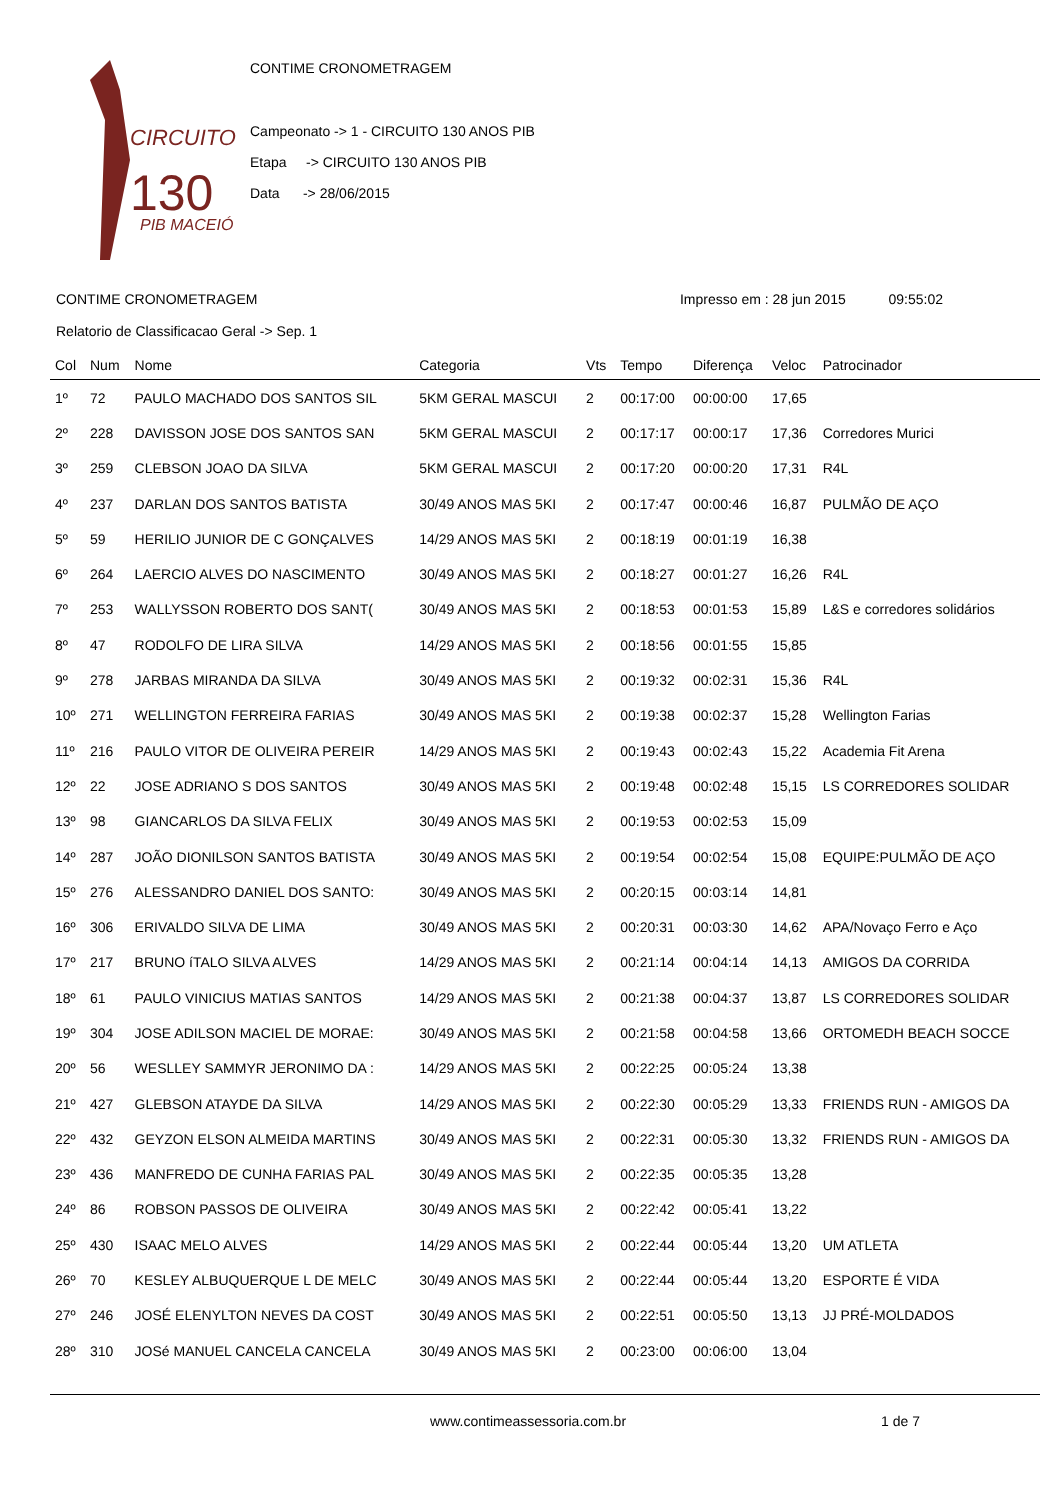CIRCUITO
130
PIB MACEIÓ
CONTIME CRONOMETRAGEM
Campeonato -> 1 - CIRCUITO 130 ANOS PIB
Etapa -> CIRCUITO 130 ANOS PIB
Data -> 28/06/2015
CONTIME CRONOMETRAGEM Impresso em : 28 jun 2015 09:55:02
Relatorio de Classificacao Geral -> Sep. 1
| Col | Num | Nome | Categoria | Vts | Tempo | Diferença | Veloc | Patrocinador |
| --- | --- | --- | --- | --- | --- | --- | --- | --- |
| 1º | 72 | PAULO MACHADO DOS SANTOS SIL | 5KM GERAL MASCUI | 2 | 00:17:00 | 00:00:00 | 17,65 | |
| 2º | 228 | DAVISSON JOSE DOS SANTOS SAN | 5KM GERAL MASCUI | 2 | 00:17:17 | 00:00:17 | 17,36 | Corredores Murici |
| 3º | 259 | CLEBSON JOAO DA SILVA | 5KM GERAL MASCUI | 2 | 00:17:20 | 00:00:20 | 17,31 | R4L |
| 4º | 237 | DARLAN DOS SANTOS BATISTA | 30/49 ANOS MAS 5KI | 2 | 00:17:47 | 00:00:46 | 16,87 | PULMÃO DE AÇO |
| 5º | 59 | HERILIO JUNIOR DE C GONÇALVES | 14/29 ANOS MAS 5KI | 2 | 00:18:19 | 00:01:19 | 16,38 | |
| 6º | 264 | LAERCIO ALVES DO NASCIMENTO | 30/49 ANOS MAS 5KI | 2 | 00:18:27 | 00:01:27 | 16,26 | R4L |
| 7º | 253 | WALLYSSON ROBERTO DOS SANT( | 30/49 ANOS MAS 5KI | 2 | 00:18:53 | 00:01:53 | 15,89 | L&S e corredores solidários |
| 8º | 47 | RODOLFO DE LIRA SILVA | 14/29 ANOS MAS 5KI | 2 | 00:18:56 | 00:01:55 | 15,85 | |
| 9º | 278 | JARBAS MIRANDA DA SILVA | 30/49 ANOS MAS 5KI | 2 | 00:19:32 | 00:02:31 | 15,36 | R4L |
| 10º | 271 | WELLINGTON FERREIRA FARIAS | 30/49 ANOS MAS 5KI | 2 | 00:19:38 | 00:02:37 | 15,28 | Wellington Farias |
| 11º | 216 | PAULO VITOR DE OLIVEIRA PEREIR | 14/29 ANOS MAS 5KI | 2 | 00:19:43 | 00:02:43 | 15,22 | Academia Fit Arena |
| 12º | 22 | JOSE ADRIANO S DOS SANTOS | 30/49 ANOS MAS 5KI | 2 | 00:19:48 | 00:02:48 | 15,15 | LS CORREDORES SOLIDAR |
| 13º | 98 | GIANCARLOS DA SILVA FELIX | 30/49 ANOS MAS 5KI | 2 | 00:19:53 | 00:02:53 | 15,09 | |
| 14º | 287 | JOÃO DIONILSON SANTOS BATISTA | 30/49 ANOS MAS 5KI | 2 | 00:19:54 | 00:02:54 | 15,08 | EQUIPE:PULMÃO DE AÇO |
| 15º | 276 | ALESSANDRO DANIEL DOS SANTO: | 30/49 ANOS MAS 5KI | 2 | 00:20:15 | 00:03:14 | 14,81 | |
| 16º | 306 | ERIVALDO SILVA DE LIMA | 30/49 ANOS MAS 5KI | 2 | 00:20:31 | 00:03:30 | 14,62 | APA/Novaço Ferro e Aço |
| 17º | 217 | BRUNO íTALO SILVA ALVES | 14/29 ANOS MAS 5KI | 2 | 00:21:14 | 00:04:14 | 14,13 | AMIGOS DA CORRIDA |
| 18º | 61 | PAULO VINICIUS MATIAS SANTOS | 14/29 ANOS MAS 5KI | 2 | 00:21:38 | 00:04:37 | 13,87 | LS CORREDORES SOLIDAR |
| 19º | 304 | JOSE ADILSON MACIEL DE MORAE: | 30/49 ANOS MAS 5KI | 2 | 00:21:58 | 00:04:58 | 13,66 | ORTOMEDH BEACH SOCCE |
| 20º | 56 | WESLLEY SAMMYR JERONIMO DA : | 14/29 ANOS MAS 5KI | 2 | 00:22:25 | 00:05:24 | 13,38 | |
| 21º | 427 | GLEBSON ATAYDE DA SILVA | 14/29 ANOS MAS 5KI | 2 | 00:22:30 | 00:05:29 | 13,33 | FRIENDS RUN - AMIGOS DA |
| 22º | 432 | GEYZON ELSON ALMEIDA MARTINS | 30/49 ANOS MAS 5KI | 2 | 00:22:31 | 00:05:30 | 13,32 | FRIENDS RUN - AMIGOS DA |
| 23º | 436 | MANFREDO DE CUNHA FARIAS PAL | 30/49 ANOS MAS 5KI | 2 | 00:22:35 | 00:05:35 | 13,28 | |
| 24º | 86 | ROBSON PASSOS DE OLIVEIRA | 30/49 ANOS MAS 5KI | 2 | 00:22:42 | 00:05:41 | 13,22 | |
| 25º | 430 | ISAAC MELO ALVES | 14/29 ANOS MAS 5KI | 2 | 00:22:44 | 00:05:44 | 13,20 | UM ATLETA |
| 26º | 70 | KESLEY ALBUQUERQUE L DE MELC | 30/49 ANOS MAS 5KI | 2 | 00:22:44 | 00:05:44 | 13,20 | ESPORTE É VIDA |
| 27º | 246 | JOSÉ ELENYLTON NEVES DA COST | 30/49 ANOS MAS 5KI | 2 | 00:22:51 | 00:05:50 | 13,13 | JJ PRÉ-MOLDADOS |
| 28º | 310 | JOSé MANUEL CANCELA CANCELA | 30/49 ANOS MAS 5KI | 2 | 00:23:00 | 00:06:00 | 13,04 | |
www.contimeassessoria.com.br 1 de 7